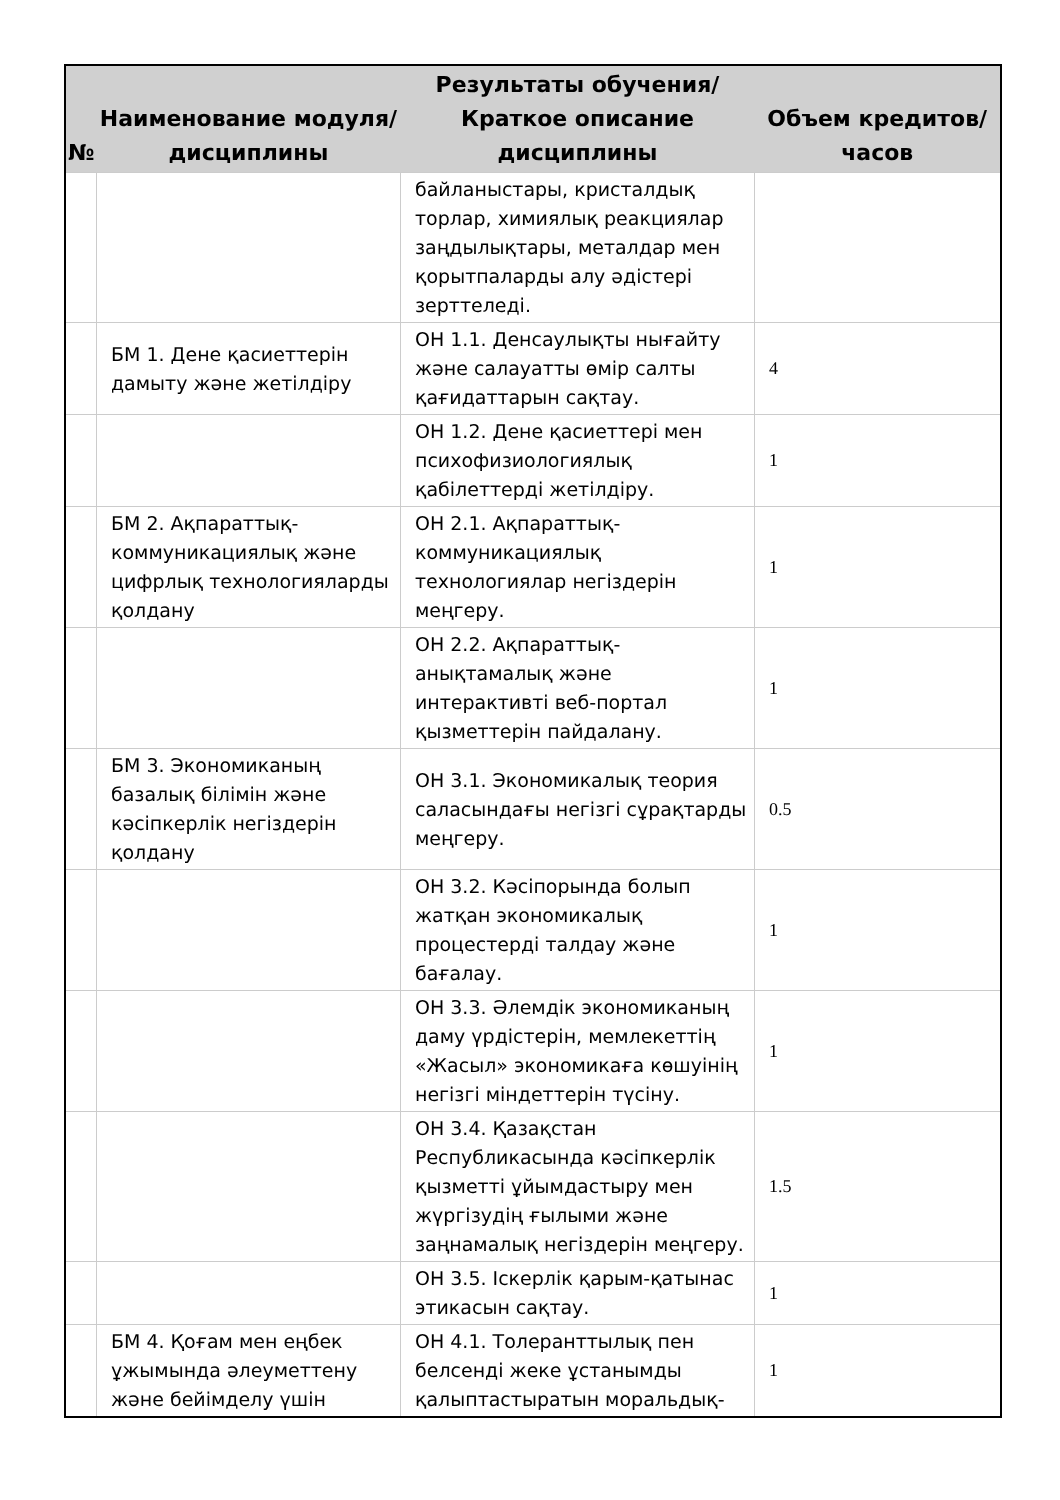| № | Наименование модуля/дисциплины | Результаты обучения/Краткое описание дисциплины | Объем кредитов/часов |
| --- | --- | --- | --- |
| | | байланыстары, кристалдық торлар, химиялық реакциялар заңдылықтары, металдар мен қорытпаларды алу әдістері зерттеледі. | |
| | БМ 1. Дене қасиеттерін дамыту және жетілдіру | ОН 1.1. Денсаулықты нығайту және салауатты өмір салты қағидаттарын сақтау. | 4 |
| | | ОН 1.2. Дене қасиеттері мен психофизиологиялық қабілеттерді жетілдіру. | 1 |
| | БМ 2. Ақпараттық-коммуникациялық және цифрлық технологияларды қолдану | ОН 2.1. Ақпараттық-коммуникациялық технологиялар негіздерін меңгеру. | 1 |
| | | ОН 2.2. Ақпараттық-анықтамалық және интерактивті веб-портал қызметтерін пайдалану. | 1 |
| | БМ 3. Экономиканың базалық білімін және кәсіпкерлік негіздерін қолдану | ОН 3.1. Экономикалық теория саласындағы негізгі сұрақтарды меңгеру. | 0.5 |
| | | ОН 3.2. Кәсіпорында болып жатқан экономикалық процестерді талдау және бағалау. | 1 |
| | | ОН 3.3. Әлемдік экономиканың даму үрдістерін, мемлекеттің «Жасыл» экономикаға көшуінің негізгі міндеттерін түсіну. | 1 |
| | | ОН 3.4. Қазақстан Республикасында кәсіпкерлік қызметті ұйымдастыру мен жүргізудің ғылыми және заңнамалық негіздерін меңгеру. | 1.5 |
| | | ОН 3.5. Іскерлік қарым-қатынас этикасын сақтау. | 1 |
| | БМ 4. Қоғам мен еңбек ұжымында әлеуметтену және бейімделу үшін | ОН 4.1. Толеранттылық пен белсенді жеке ұстанымды қалыптастыратын моральдық- | 1 |